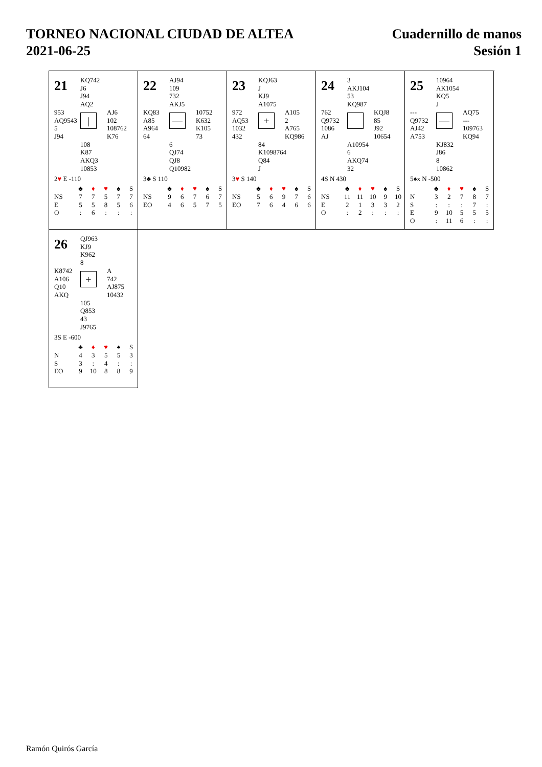TORNEO NACIONAL CIUDAD DE ALTEA
2021-06-25
Cuadernillo de manos
Sesión 1
21
KQ742
J6
J94
AQ2
953
AQ9543
5
J94
|
AJ6
102
108762
K76
108
K87
AKQ3
10853
2♥ E -110
| | ♣ | ♦ | ♥ | ♠ | S |
| --- | --- | --- | --- | --- | --- |
| NS | 7 | 7 | 5 | 7 | 7 |
| E | 5 | 5 | 8 | 5 | 6 |
| O | : | 6 | : | : | : |
22
AJ94
109
732
AKJ5
KQ83
A85
A964
64
—
10752
K632
K105
73
6
QJ74
QJ8
Q10982
3♣ S 110
| | ♣ | ♦ | ♥ | ♠ | S |
| --- | --- | --- | --- | --- | --- |
| NS | 9 | 6 | 7 | 6 | 7 |
| EO | 4 | 6 | 5 | 7 | 5 |
23
KQJ63
J
KJ9
A1075
972
AQ53
1032
432
+
A105
2
A765
KQ986
84
K1098764
Q84
J
3♥ S 140
| | ♣ | ♦ | ♥ | ♠ | S |
| --- | --- | --- | --- | --- | --- |
| NS | 5 | 6 | 9 | 7 | 6 |
| EO | 7 | 6 | 4 | 6 | 6 |
24
3
AKJ104
53
KQ987
762
Q9732
1086
AJ
KQJ8
85
J92
10654
A10954
6
AKQ74
32
4S N 430
| | ♣ | ♦ | ♥ | ♠ | S |
| --- | --- | --- | --- | --- | --- |
| NS | 11 | 11 | 10 | 9 | 10 |
| E | 2 | 1 | 3 | 3 | 2 |
| O | : | 2 | : | : | : |
25
10964
AK1054
KQ5
J
---
Q9732
AJ42
A753
—
AQ75
---
109763
KQ94
KJ832
J86
8
10862
5♠x N -500
| | ♣ | ♦ | ♥ | ♠ | S |
| --- | --- | --- | --- | --- | --- |
| N | 3 | 2 | 7 | 8 | 7 |
| S | : | : | : | 7 | : |
| E | 9 | 10 | 5 | 5 | 5 |
| O | : | 11 | 6 | : | : |
26
QJ963
KJ9
K962
8
K8742
A106
Q10
AKQ
+
A
742
AJ875
10432
105
Q853
43
J9765
3S E -600
| | ♣ | ♦ | ♥ | ♠ | S |
| --- | --- | --- | --- | --- | --- |
| N | 4 | 3 | 5 | 5 | 3 |
| S | 3 | : | 4 | : | : |
| EO | 9 | 10 | 8 | 8 | 9 |
Ramón Quirós García